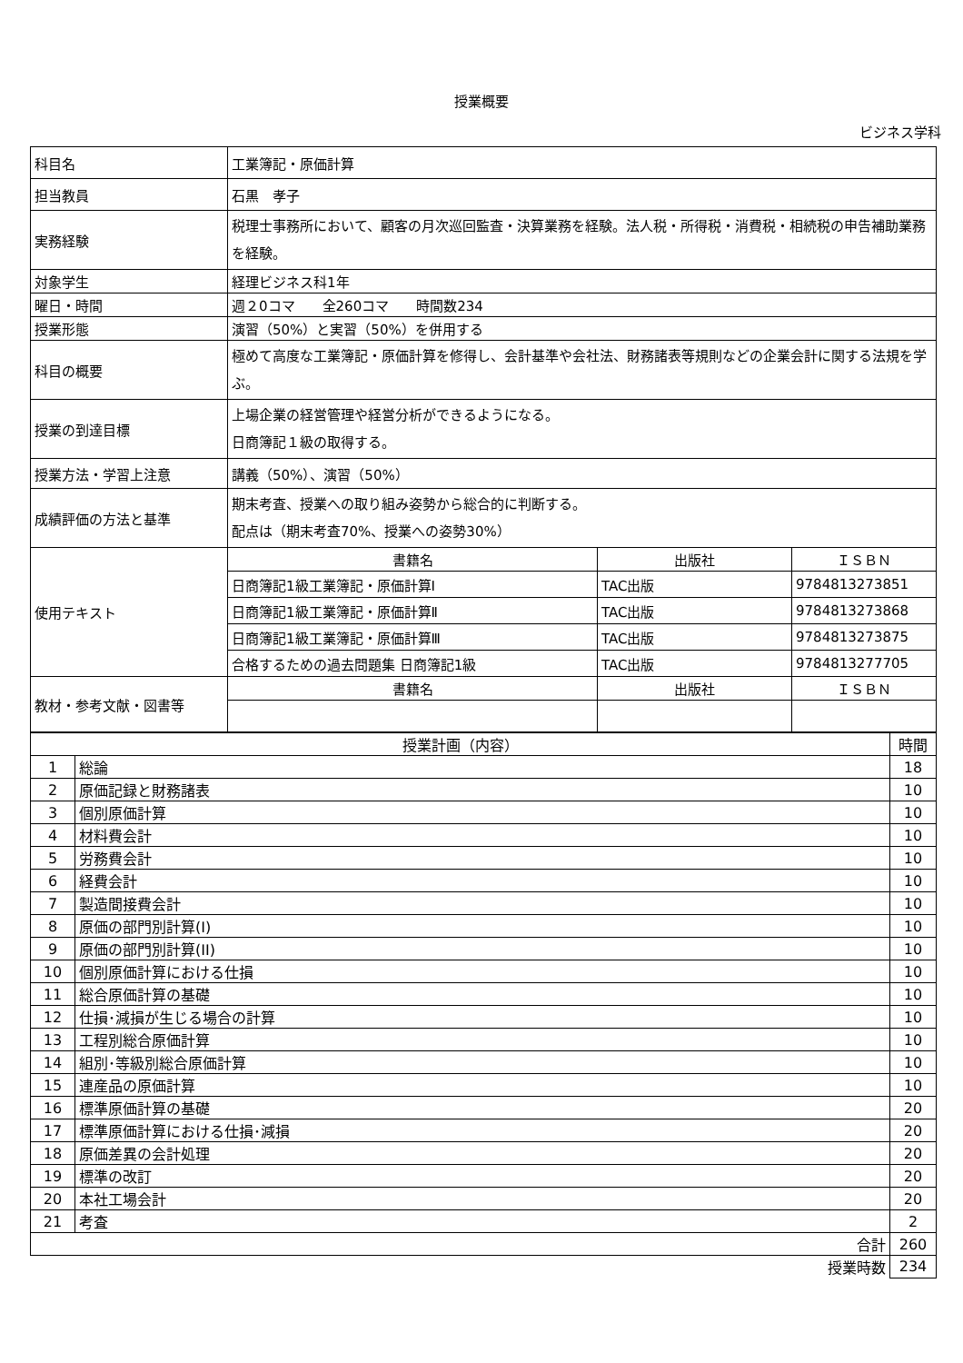授業概要
ビジネス学科
| 科目名 | 工業簿記・原価計算 | | |
| 担当教員 | 石黒 孝子 | | |
| 実務経験 | 税理士事務所において、顧客の月次巡回監査・決算業務を経験。法人税・所得税・消費税・相続税の申告補助業務を経験。 | | |
| 対象学生 | 経理ビジネス科1年 | | |
| 曜日・時間 | 週２0コマ 全260コマ 時間数234 | | |
| 授業形態 | 演習（50%）と実習（50%）を併用する | | |
| 科目の概要 | 極めて高度な工業簿記・原価計算を修得し、会計基準や会社法、財務諸表等規則などの企業会計に関する法規を学ぶ。 | | |
| 授業の到達目標 | 上場企業の経営管理や経営分析ができるようになる。 日商簿記１級の取得する。 | | |
| 授業方法・学習上注意 | 講義（50%）、演習（50%） | | |
| 成績評価の方法と基準 | 期末考査、授業への取り組み姿勢から総合的に判断する。 配点は（期末考査70%、授業への姿勢30%） | | |
| 使用テキスト | 書籍名 | 出版社 | ＩＳＢＮ |
| | 日商簿記1級工業簿記・原価計算I | TAC出版 | 9784813273851 |
| | 日商簿記1級工業簿記・原価計算Ⅱ | TAC出版 | 9784813273868 |
| | 日商簿記1級工業簿記・原価計算Ⅲ | TAC出版 | 9784813273875 |
| | 合格するための過去問題集 日商簿記1級 | TAC出版 | 9784813277705 |
| 教材・参考文献・図書等 | 書籍名 | 出版社 | ＩＳＢＮ |
| 授業計画（内容） | | 時間 |
| 1 | 総論 | 18 |
| 2 | 原価記録と財務諸表 | 10 |
| 3 | 個別原価計算 | 10 |
| 4 | 材料費会計 | 10 |
| 5 | 労務費会計 | 10 |
| 6 | 経費会計 | 10 |
| 7 | 製造間接費会計 | 10 |
| 8 | 原価の部門別計算(I) | 10 |
| 9 | 原価の部門別計算(II) | 10 |
| 10 | 個別原価計算における仕損 | 10 |
| 11 | 総合原価計算の基礎 | 10 |
| 12 | 仕損･減損が生じる場合の計算 | 10 |
| 13 | 工程別総合原価計算 | 10 |
| 14 | 組別･等級別総合原価計算 | 10 |
| 15 | 連産品の原価計算 | 10 |
| 16 | 標準原価計算の基礎 | 20 |
| 17 | 標準原価計算における仕損･減損 | 20 |
| 18 | 原価差異の会計処理 | 20 |
| 19 | 標準の改訂 | 20 |
| 20 | 本社工場会計 | 20 |
| 21 | 考査 | 2 |
| 合計 | | 260 |
| 授業時数 | | 234 |